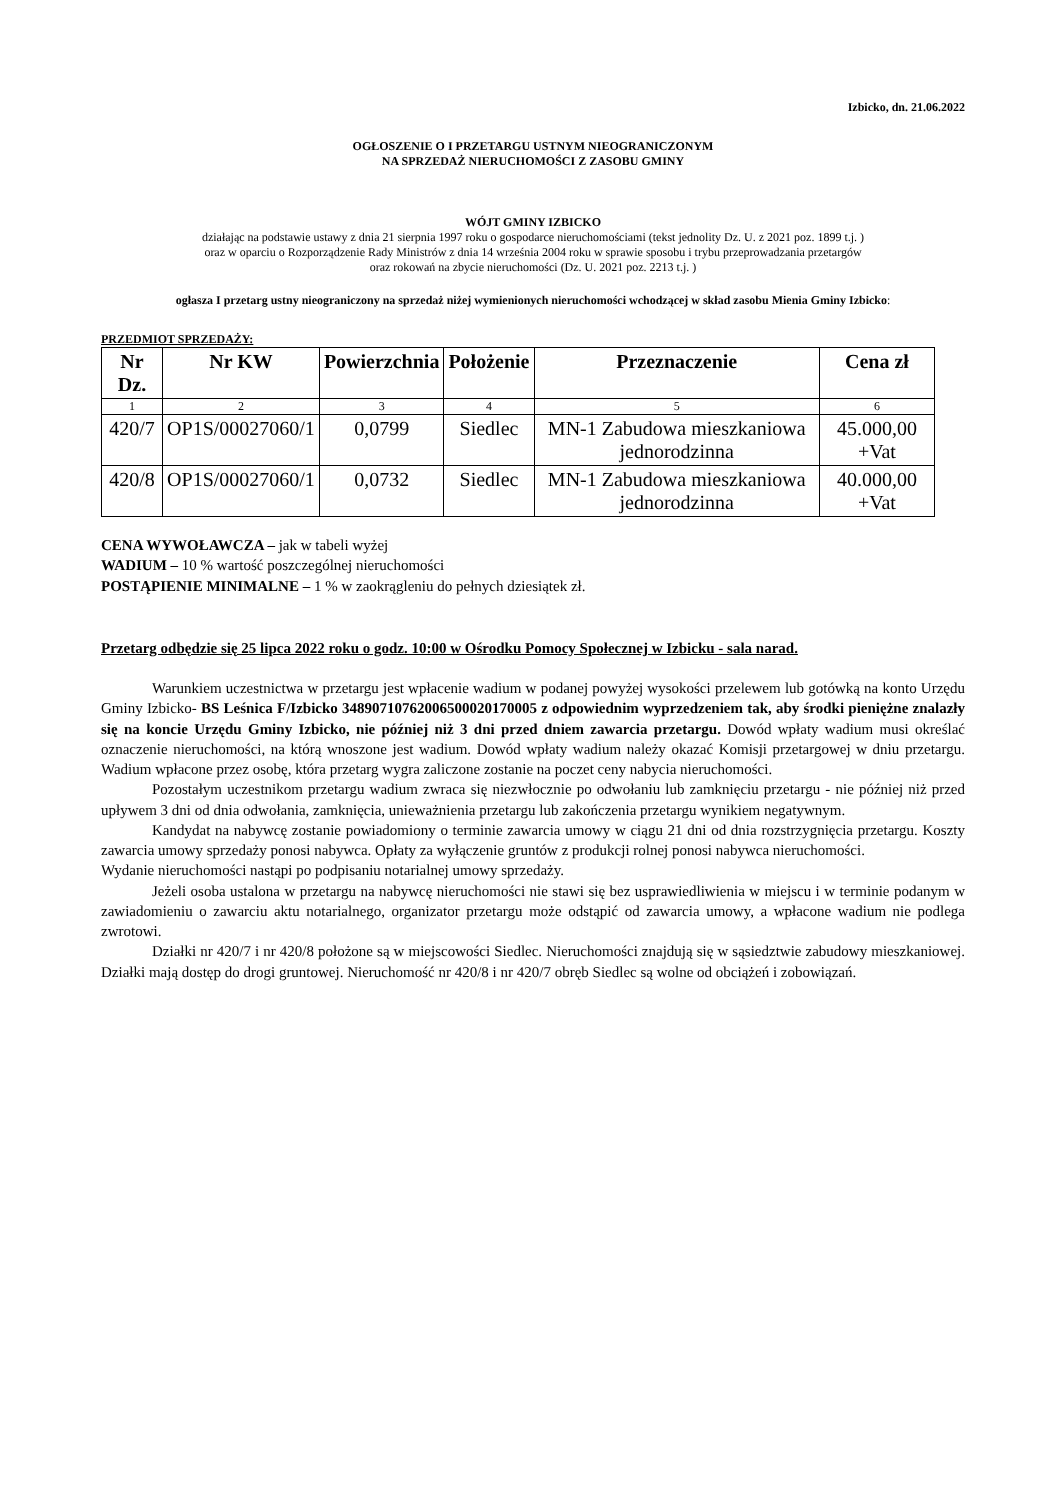Izbicko, dn. 21.06.2022
OGŁOSZENIE O I PRZETARGU USTNYM NIEOGRANICZONYM
NA SPRZEDAŻ NIERUCHOMOŚCI Z ZASOBU GMINY
WÓJT GMINY IZBICKO
działając na podstawie ustawy z dnia 21 sierpnia 1997 roku o gospodarce nieruchomościami (tekst jednolity Dz. U. z 2021 poz. 1899 t.j. )
oraz w oparciu o Rozporządzenie Rady Ministrów z dnia 14 września 2004 roku w sprawie sposobu i trybu przeprowadzania przetargów
oraz rokowań na zbycie nieruchomości (Dz. U. 2021 poz. 2213 t.j. )
ogłasza I przetarg ustny nieograniczony na sprzedaż niżej wymienionych nieruchomości wchodzącej w skład zasobu Mienia Gminy Izbicko:
PRZEDMIOT SPRZEDAŻY:
| Nr Dz. | Nr KW | Powierzchnia | Położenie | Przeznaczenie | Cena zł |
| --- | --- | --- | --- | --- | --- |
| 1 | 2 | 3 | 4 | 5 | 6 |
| 420/7 | OP1S/00027060/1 | 0,0799 | Siedlec | MN-1 Zabudowa mieszkaniowa jednorodzinna | 45.000,00 +Vat |
| 420/8 | OP1S/00027060/1 | 0,0732 | Siedlec | MN-1 Zabudowa mieszkaniowa jednorodzinna | 40.000,00 +Vat |
CENA WYWOŁAWCZA – jak w tabeli wyżej
WADIUM – 10 % wartość poszczególnej nieruchomości
POSTĄPIENIE MINIMALNE – 1 % w zaokrągleniu do pełnych dziesiątek zł.
Przetarg odbędzie się 25 lipca 2022 roku o godz. 10:00 w Ośrodku Pomocy Społecznej w Izbicku - sala narad.
Warunkiem uczestnictwa w przetargu jest wpłacenie wadium w podanej powyżej wysokości przelewem lub gotówką na konto Urzędu Gminy Izbicko- BS Leśnica F/Izbicko 34890710762006500020170005 z odpowiednim wyprzedzeniem tak, aby środki pieniężne znalazły się na koncie Urzędu Gminy Izbicko, nie później niż 3 dni przed dniem zawarcia przetargu. Dowód wpłaty wadium musi określać oznaczenie nieruchomości, na którą wnoszone jest wadium. Dowód wpłaty wadium należy okazać Komisji przetargowej w dniu przetargu. Wadium wpłacone przez osobę, która przetarg wygra zaliczone zostanie na poczet ceny nabycia nieruchomości.
Pozostałym uczestnikom przetargu wadium zwraca się niezwłocznie po odwołaniu lub zamknięciu przetargu - nie później niż przed upływem 3 dni od dnia odwołania, zamknięcia, unieważnienia przetargu lub zakończenia przetargu wynikiem negatywnym.
Kandydat na nabywcę zostanie powiadomiony o terminie zawarcia umowy w ciągu 21 dni od dnia rozstrzygnięcia przetargu. Koszty zawarcia umowy sprzedaży ponosi nabywca. Opłaty za wyłączenie gruntów z produkcji rolnej ponosi nabywca nieruchomości.
Wydanie nieruchomości nastąpi po podpisaniu notarialnej umowy sprzedaży.
Jeżeli osoba ustalona w przetargu na nabywcę nieruchomości nie stawi się bez usprawiedliwienia w miejscu i w terminie podanym w zawiadomieniu o zawarciu aktu notarialnego, organizator przetargu może odstąpić od zawarcia umowy, a wpłacone wadium nie podlega zwrotowi.
Działki nr 420/7 i nr 420/8 położone są w miejscowości Siedlec. Nieruchomości znajdują się w sąsiedztwie zabudowy mieszkaniowej. Działki mają dostęp do drogi gruntowej. Nieruchomość nr 420/8 i nr 420/7 obręb Siedlec są wolne od obciążeń i zobowiązań.